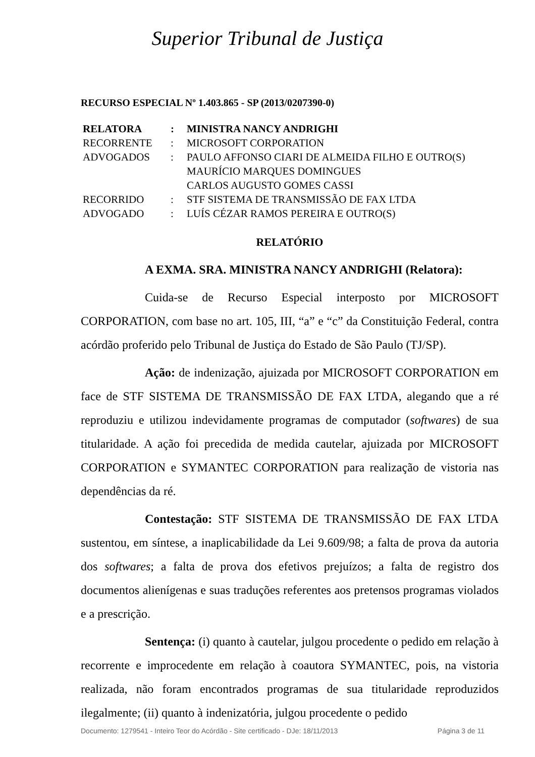Superior Tribunal de Justiça
RECURSO ESPECIAL Nº 1.403.865 - SP (2013/0207390-0)
| RELATORA | : | MINISTRA NANCY ANDRIGHI |
| RECORRENTE | : | MICROSOFT CORPORATION |
| ADVOGADOS | : | PAULO AFFONSO CIARI DE ALMEIDA FILHO E OUTRO(S) MAURÍCIO MARQUES DOMINGUES CARLOS AUGUSTO GOMES CASSI |
| RECORRIDO | : | STF SISTEMA DE TRANSMISSÃO DE FAX LTDA |
| ADVOGADO | : | LUÍS CÉZAR RAMOS PEREIRA E OUTRO(S) |
RELATÓRIO
A EXMA. SRA. MINISTRA NANCY ANDRIGHI (Relatora):
Cuida-se de Recurso Especial interposto por MICROSOFT CORPORATION, com base no art. 105, III, “a” e “c” da Constituição Federal, contra acórdão proferido pelo Tribunal de Justiça do Estado de São Paulo (TJ/SP).
Ação: de indenização, ajuizada por MICROSOFT CORPORATION em face de STF SISTEMA DE TRANSMISSÃO DE FAX LTDA, alegando que a ré reproduziu e utilizou indevidamente programas de computador (softwares) de sua titularidade. A ação foi precedida de medida cautelar, ajuizada por MICROSOFT CORPORATION e SYMANTEC CORPORATION para realização de vistoria nas dependências da ré.
Contestação: STF SISTEMA DE TRANSMISSÃO DE FAX LTDA sustentou, em síntese, a inaplicabilidade da Lei 9.609/98; a falta de prova da autoria dos softwares; a falta de prova dos efetivos prejuízos; a falta de registro dos documentos alienígenas e suas traduções referentes aos pretensos programas violados e a prescrição.
Sentença: (i) quanto à cautelar, julgou procedente o pedido em relação à recorrente e improcedente em relação à coautora SYMANTEC, pois, na vistoria realizada, não foram encontrados programas de sua titularidade reproduzidos ilegalmente; (ii) quanto à indenizatória, julgou procedente o pedido
Documento: 1279541 - Inteiro Teor do Acórdão - Site certificado - DJe: 18/11/2013 Página 3 de 11